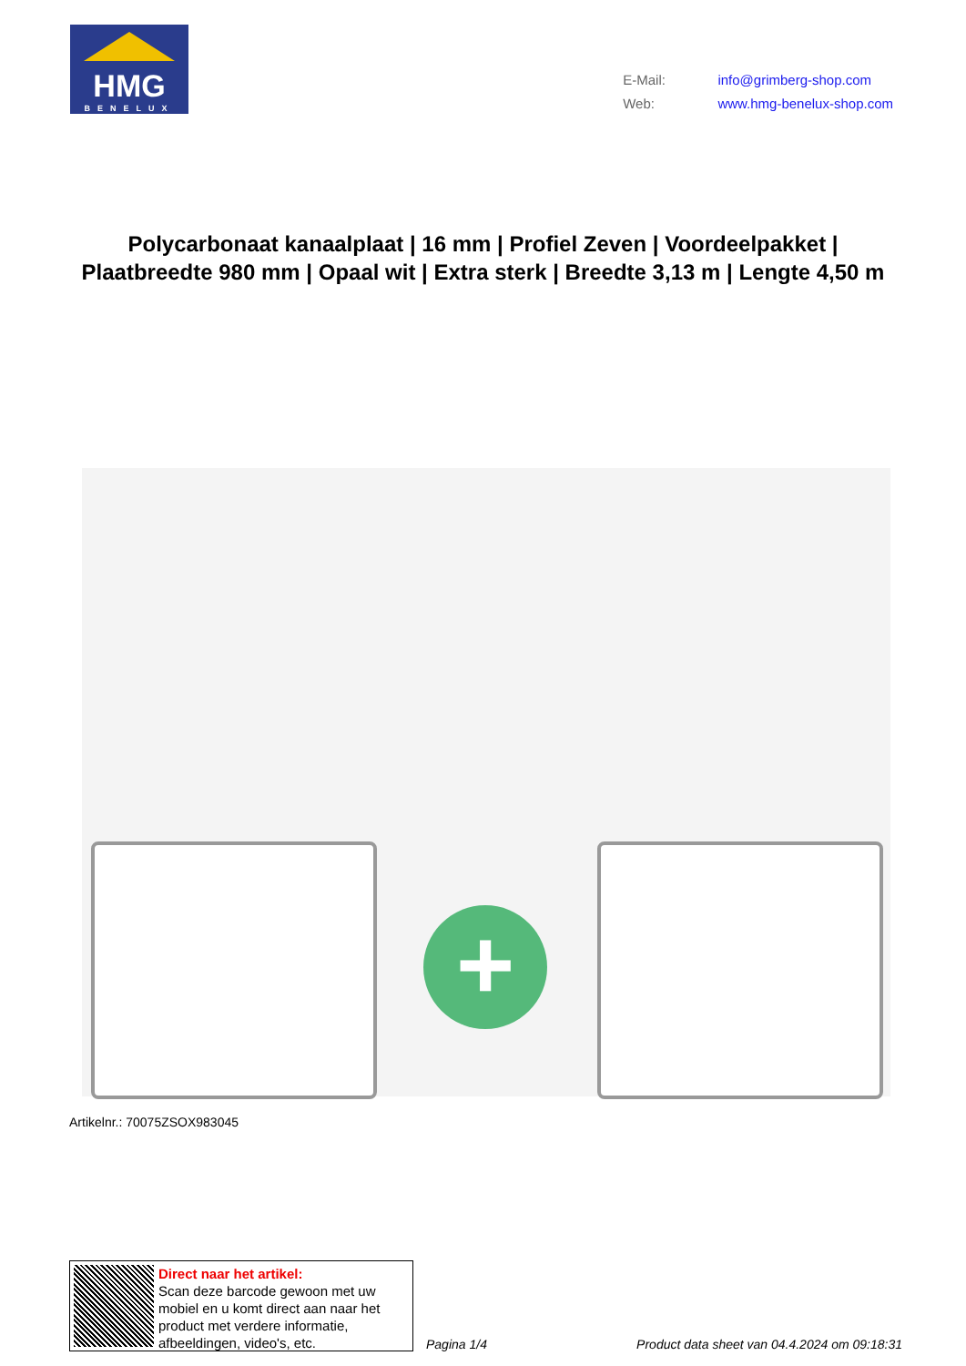HMG
BENELUX
E-Mail: info@grimberg-shop.com
Web: www.hmg-benelux-shop.com
Polycarbonaat kanaalplaat | 16 mm | Profiel Zeven | Voordeelpakket | Plaatbreedte 980 mm | Opaal wit | Extra sterk | Breedte 3,13 m | Lengte 4,50 m
+
Artikelnr.: 70075ZSOX983045
Direct naar het artikel:
Scan deze barcode gewoon met uw mobiel en u komt direct aan naar het product met verdere informatie, afbeeldingen, video's, etc.
Pagina 1/4 Product data sheet van 04.4.2024 om 09:18:31